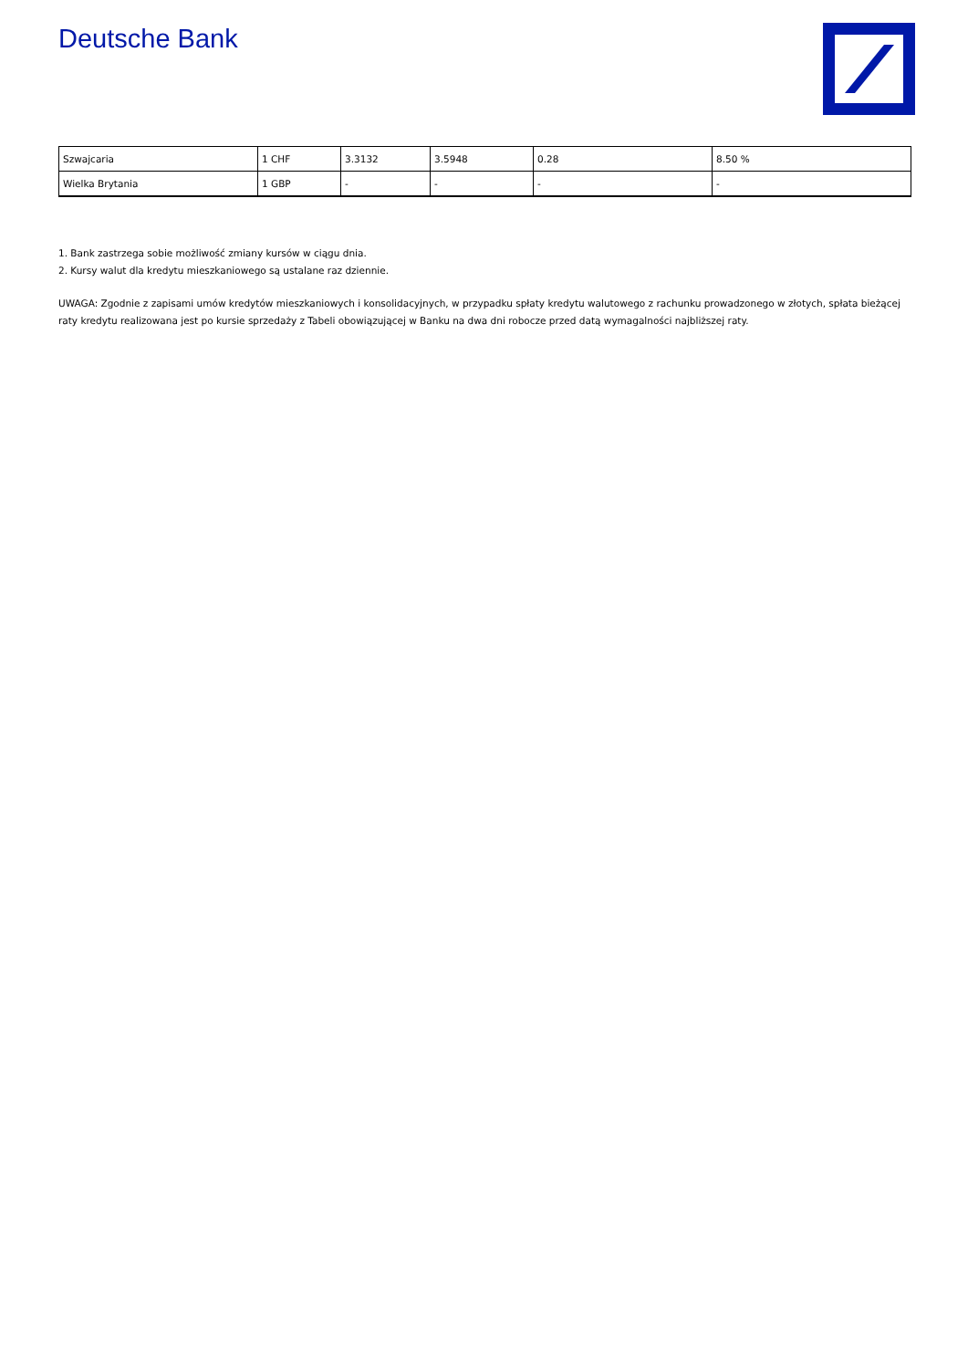Deutsche Bank
| Szwajcaria | 1 CHF | 3.3132 | 3.5948 | 0.28 | 8.50 % |
| Wielka Brytania | 1 GBP | - | - | - | - |
1. Bank zastrzega sobie możliwość zmiany kursów w ciągu dnia.
2. Kursy walut dla kredytu mieszkaniowego są ustalane raz dziennie.
UWAGA: Zgodnie z zapisami umów kredytów mieszkaniowych i konsolidacyjnych, w przypadku spłaty kredytu walutowego z rachunku prowadzonego w złotych, spłata bieżącej raty kredytu realizowana jest po kursie sprzedaży z Tabeli obowiązującej w Banku na dwa dni robocze przed datą wymagalności najbliższej raty.